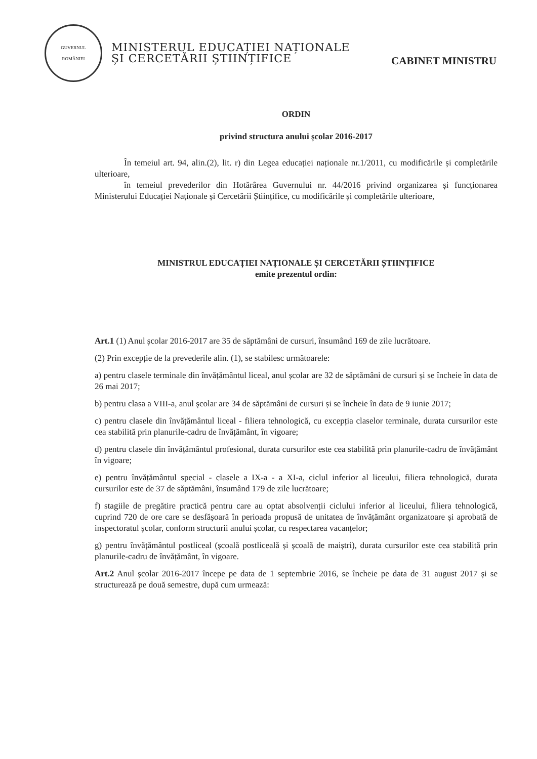GUVERNUL
ROMÂNIEI
MINISTERUL EDUCAȚIEI NAȚIONALE
ȘI CERCETĂRII ȘTIINȚIFICE
CABINET MINISTRU
ORDIN
privind structura anului școlar 2016-2017
În temeiul art. 94, alin.(2), lit. r) din Legea educației naționale nr.1/2011, cu modificările și completările ulterioare,
în temeiul prevederilor din Hotărârea Guvernului nr. 44/2016 privind organizarea și funcționarea Ministerului Educației Naționale și Cercetării Științifice, cu modificările și completările ulterioare,
MINISTRUL EDUCAȚIEI NAȚIONALE ȘI CERCETĂRII ȘTIINȚIFICE
emite prezentul ordin:
Art.1 (1) Anul școlar 2016-2017 are 35 de săptămâni de cursuri, însumând 169 de zile lucrătoare.
(2) Prin excepție de la prevederile alin. (1), se stabilesc următoarele:
a) pentru clasele terminale din învățământul liceal, anul școlar are 32 de săptămâni de cursuri și se încheie în data de 26 mai 2017;
b) pentru clasa a VIII-a, anul școlar are 34 de săptămâni de cursuri și se încheie în data de 9 iunie 2017;
c) pentru clasele din învățământul liceal - filiera tehnologică, cu excepția claselor terminale, durata cursurilor este cea stabilită prin planurile-cadru de învățământ, în vigoare;
d) pentru clasele din învățământul profesional, durata cursurilor este cea stabilită prin planurile-cadru de învățământ în vigoare;
e) pentru învățământul special - clasele a IX-a - a XI-a, ciclul inferior al liceului, filiera tehnologică, durata cursurilor este de 37 de săptămâni, însumând 179 de zile lucrătoare;
f) stagiile de pregătire practică pentru care au optat absolvenții ciclului inferior al liceului, filiera tehnologică, cuprind 720 de ore care se desfășoară în perioada propusă de unitatea de învățământ organizatoare și aprobată de inspectoratul școlar, conform structurii anului școlar, cu respectarea vacanțelor;
g) pentru învățământul postliceal (școală postliceală și școală de maiștri), durata cursurilor este cea stabilită prin planurile-cadru de învățământ, în vigoare.
Art.2 Anul școlar 2016-2017 începe pe data de 1 septembrie 2016, se încheie pe data de 31 august 2017 și se structurează pe două semestre, după cum urmează: